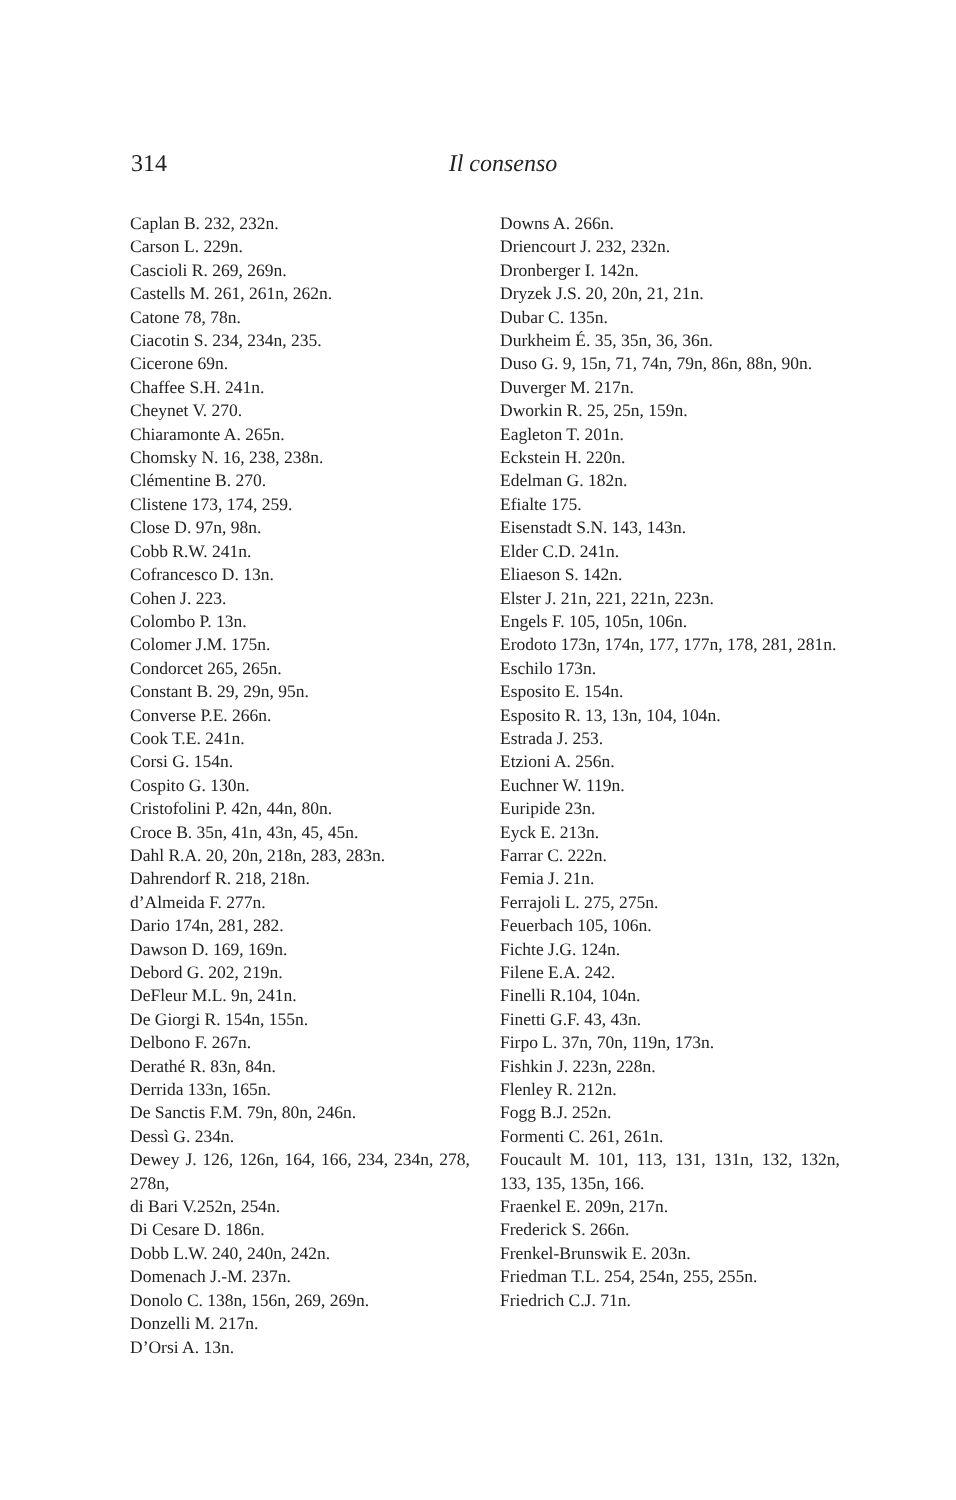314
Il consenso
Caplan B. 232, 232n.
Carson L. 229n.
Cascioli R. 269, 269n.
Castells M. 261, 261n, 262n.
Catone 78, 78n.
Ciacotin S. 234, 234n, 235.
Cicerone 69n.
Chaffee S.H. 241n.
Cheynet V. 270.
Chiaramonte A. 265n.
Chomsky N. 16, 238, 238n.
Clémentine B. 270.
Clistene 173, 174, 259.
Close D. 97n, 98n.
Cobb R.W. 241n.
Cofrancesco D. 13n.
Cohen J. 223.
Colombo P. 13n.
Colomer J.M. 175n.
Condorcet 265, 265n.
Constant B. 29, 29n, 95n.
Converse P.E. 266n.
Cook T.E. 241n.
Corsi G. 154n.
Cospito G. 130n.
Cristofolini P. 42n, 44n, 80n.
Croce B. 35n, 41n, 43n, 45, 45n.
Dahl R.A. 20, 20n, 218n, 283, 283n.
Dahrendorf R. 218, 218n.
d’Almeida F. 277n.
Dario 174n, 281, 282.
Dawson D. 169, 169n.
Debord G. 202, 219n.
DeFleur M.L. 9n, 241n.
De Giorgi R. 154n, 155n.
Delbono F. 267n.
Derathé R. 83n, 84n.
Derrida 133n, 165n.
De Sanctis F.M. 79n, 80n, 246n.
Dessì G. 234n.
Dewey J. 126, 126n, 164, 166, 234, 234n, 278, 278n,
di Bari V.252n, 254n.
Di Cesare D. 186n.
Dobb L.W. 240, 240n, 242n.
Domenach J.-M. 237n.
Donolo C. 138n, 156n, 269, 269n.
Donzelli M. 217n.
D’Orsi A. 13n.
Downs A. 266n.
Driencourt J. 232, 232n.
Dronberger I. 142n.
Dryzek J.S. 20, 20n, 21, 21n.
Dubar C. 135n.
Durkheim É. 35, 35n, 36, 36n.
Duso G. 9, 15n, 71, 74n, 79n, 86n, 88n, 90n.
Duverger M. 217n.
Dworkin R. 25, 25n, 159n.
Eagleton T. 201n.
Eckstein H. 220n.
Edelman G. 182n.
Efialte 175.
Eisenstadt S.N. 143, 143n.
Elder C.D. 241n.
Eliaeson S. 142n.
Elster J. 21n, 221, 221n, 223n.
Engels F. 105, 105n, 106n.
Erodoto 173n, 174n, 177, 177n, 178, 281, 281n.
Eschilo 173n.
Esposito E. 154n.
Esposito R. 13, 13n, 104, 104n.
Estrada J. 253.
Etzioni A. 256n.
Euchner W. 119n.
Euripide 23n.
Eyck E. 213n.
Farrar C. 222n.
Femia J. 21n.
Ferrajoli L. 275, 275n.
Feuerbach 105, 106n.
Fichte J.G. 124n.
Filene E.A. 242.
Finelli R.104, 104n.
Finetti G.F. 43, 43n.
Firpo L. 37n, 70n, 119n, 173n.
Fishkin J. 223n, 228n.
Flenley R. 212n.
Fogg B.J. 252n.
Formenti C. 261, 261n.
Foucault M. 101, 113, 131, 131n, 132, 132n, 133, 135, 135n, 166.
Fraenkel E. 209n, 217n.
Frederick S. 266n.
Frenkel-Brunswik E. 203n.
Friedman T.L. 254, 254n, 255, 255n.
Friedrich C.J. 71n.